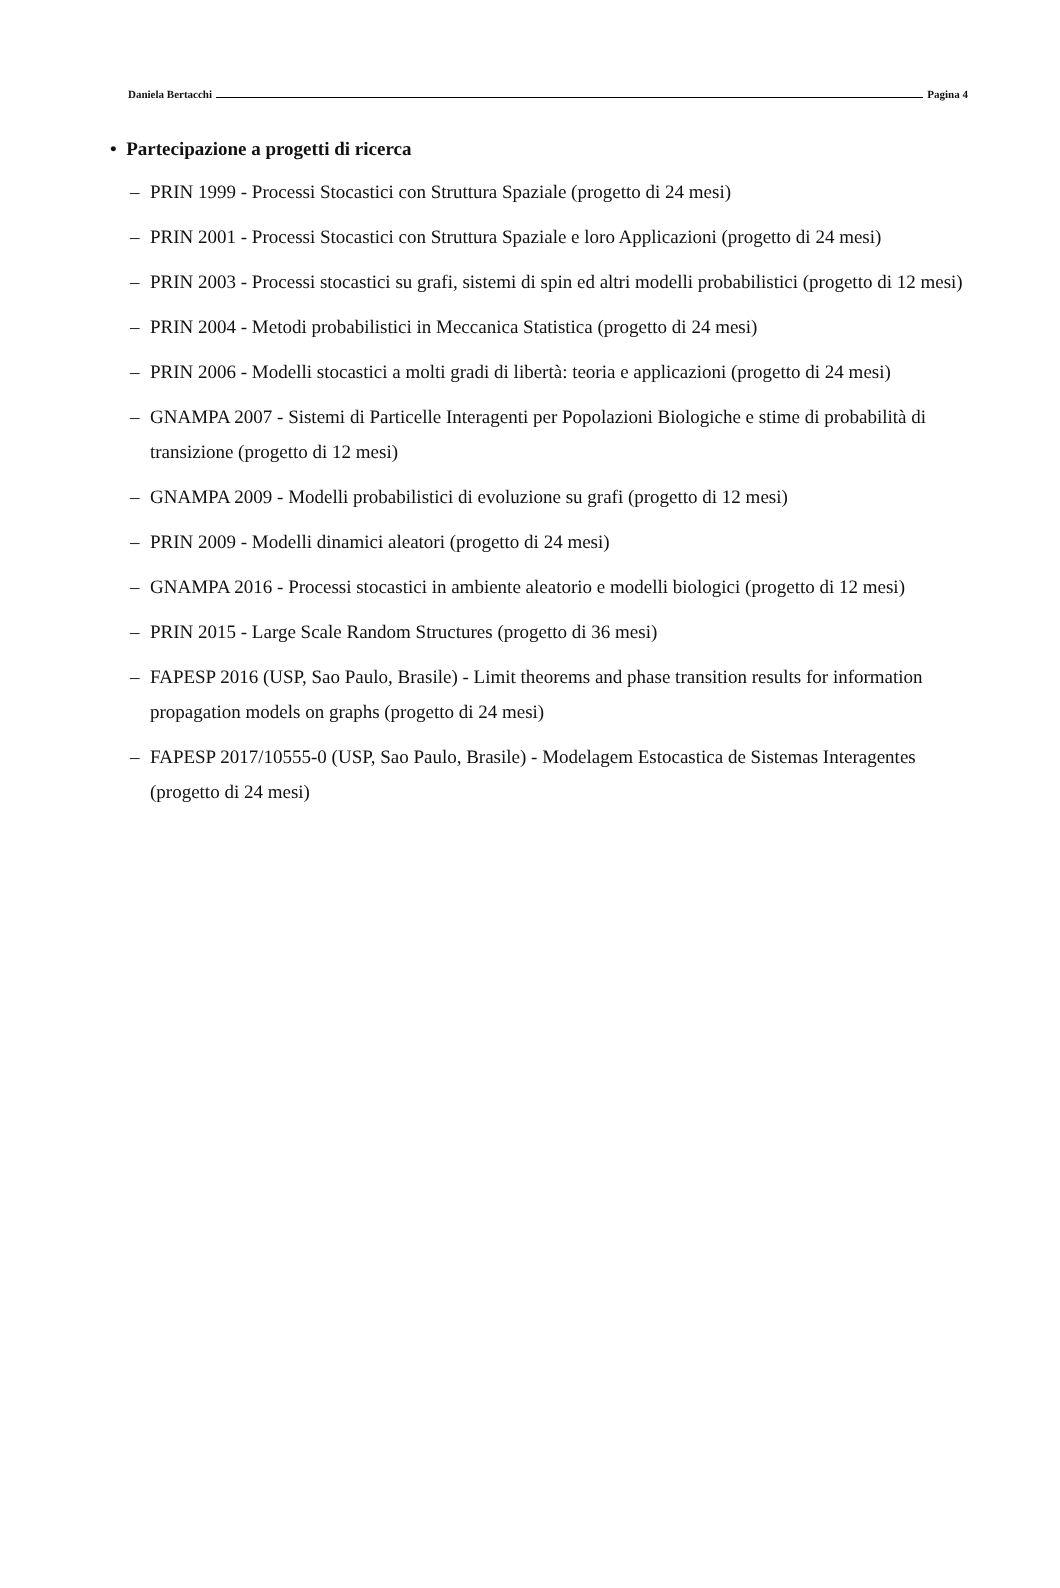Daniela Bertacchi Pagina 4
• Partecipazione a progetti di ricerca
– PRIN 1999 - Processi Stocastici con Struttura Spaziale (progetto di 24 mesi)
– PRIN 2001 - Processi Stocastici con Struttura Spaziale e loro Applicazioni (progetto di 24 mesi)
– PRIN 2003 - Processi stocastici su grafi, sistemi di spin ed altri modelli probabilistici (progetto di 12 mesi)
– PRIN 2004 - Metodi probabilistici in Meccanica Statistica (progetto di 24 mesi)
– PRIN 2006 - Modelli stocastici a molti gradi di libertà: teoria e applicazioni (progetto di 24 mesi)
– GNAMPA 2007 - Sistemi di Particelle Interagenti per Popolazioni Biologiche e stime di probabilità di transizione (progetto di 12 mesi)
– GNAMPA 2009 - Modelli probabilistici di evoluzione su grafi (progetto di 12 mesi)
– PRIN 2009 - Modelli dinamici aleatori (progetto di 24 mesi)
– GNAMPA 2016 - Processi stocastici in ambiente aleatorio e modelli biologici (progetto di 12 mesi)
– PRIN 2015 - Large Scale Random Structures (progetto di 36 mesi)
– FAPESP 2016 (USP, Sao Paulo, Brasile) - Limit theorems and phase transition results for information propagation models on graphs (progetto di 24 mesi)
– FAPESP 2017/10555-0 (USP, Sao Paulo, Brasile) - Modelagem Estocastica de Sistemas Interagentes (progetto di 24 mesi)